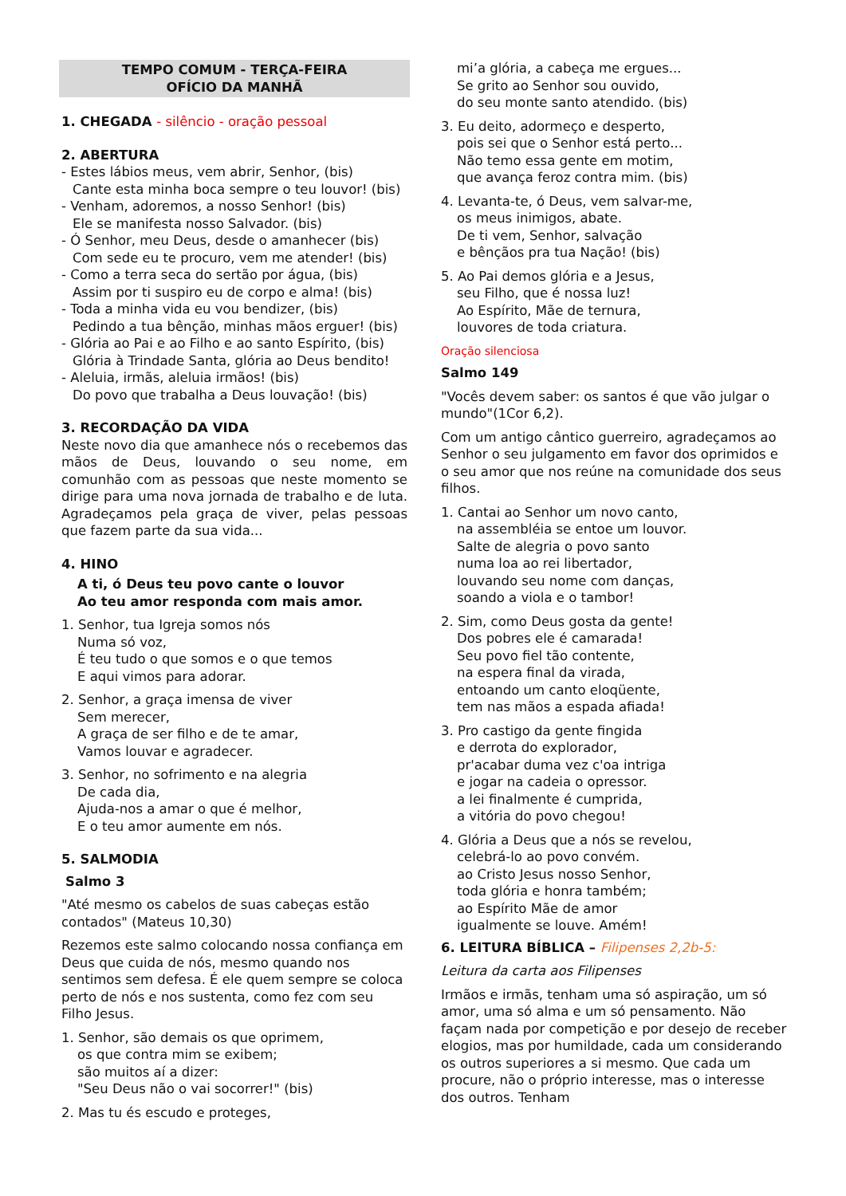TEMPO COMUM - TERÇA-FEIRA
OFÍCIO DA MANHÃ
1. CHEGADA - silêncio - oração pessoal
2. ABERTURA
- Estes lábios meus, vem abrir, Senhor, (bis)
Cante esta minha boca sempre o teu louvor! (bis)
- Venham, adoremos, a nosso Senhor! (bis)
Ele se manifesta nosso Salvador. (bis)
- Ó Senhor, meu Deus, desde o amanhecer (bis)
Com sede eu te procuro, vem me atender! (bis)
- Como a terra seca do sertão por água, (bis)
Assim por ti suspiro eu de corpo e alma! (bis)
- Toda a minha vida eu vou bendizer, (bis)
Pedindo a tua bênção, minhas mãos erguer! (bis)
- Glória ao Pai e ao Filho e ao santo Espírito, (bis)
Glória à Trindade Santa, glória ao Deus bendito!
- Aleluia, irmãs, aleluia irmãos! (bis)
Do povo que trabalha a Deus louvação! (bis)
3. RECORDAÇÃO DA VIDA
Neste novo dia que amanhece nós o recebemos das mãos de Deus, louvando o seu nome, em comunhão com as pessoas que neste momento se dirige para uma nova jornada de trabalho e de luta. Agradeçamos pela graça de viver, pelas pessoas que fazem parte da sua vida...
4. HINO
A ti, ó Deus teu povo cante o louvor
Ao teu amor responda com mais amor.
1. Senhor, tua Igreja somos nós
Numa só voz,
É teu tudo o que somos e o que temos
E aqui vimos para adorar.
2. Senhor, a graça imensa de viver
Sem merecer,
A graça de ser filho e de te amar,
Vamos louvar e agradecer.
3. Senhor, no sofrimento e na alegria
De cada dia,
Ajuda-nos a amar o que é melhor,
E o teu amor aumente em nós.
5. SALMODIA
Salmo 3
"Até mesmo os cabelos de suas cabeças estão contados" (Mateus 10,30)
Rezemos este salmo colocando nossa confiança em Deus que cuida de nós, mesmo quando nos sentimos sem defesa. É ele quem sempre se coloca perto de nós e nos sustenta, como fez com seu Filho Jesus.
1. Senhor, são demais os que oprimem,
os que contra mim se exibem;
são muitos aí a dizer:
"Seu Deus não o vai socorrer!" (bis)
2. Mas tu és escudo e proteges,
mi’a glória, a cabeça me ergues...
Se grito ao Senhor sou ouvido,
do seu monte santo atendido. (bis)
3. Eu deito, adormeço e desperto,
pois sei que o Senhor está perto...
Não temo essa gente em motim,
que avança feroz contra mim. (bis)
4. Levanta-te, ó Deus, vem salvar-me,
os meus inimigos, abate.
De ti vem, Senhor, salvação
e bênçãos pra tua Nação! (bis)
5. Ao Pai demos glória e a Jesus,
seu Filho, que é nossa luz!
Ao Espírito, Mãe de ternura,
louvores de toda criatura.
Oração silenciosa
Salmo 149
"Vocês devem saber: os santos é que vão julgar o mundo"(1Cor 6,2).
Com um antigo cântico guerreiro, agradeçamos ao Senhor o seu julgamento em favor dos oprimidos e o seu amor que nos reúne na comunidade dos seus filhos.
1. Cantai ao Senhor um novo canto,
na assembléia se entoe um louvor.
Salte de alegria o povo santo
numa loa ao rei libertador,
louvando seu nome com danças,
soando a viola e o tambor!
2. Sim, como Deus gosta da gente!
Dos pobres ele é camarada!
Seu povo fiel tão contente,
na espera final da virada,
entoando um canto eloqüente,
tem nas mãos a espada afiada!
3. Pro castigo da gente fingida
e derrota do explorador,
pr'acabar duma vez c'oa intriga
e jogar na cadeia o opressor.
a lei finalmente é cumprida,
a vitória do povo chegou!
4. Glória a Deus que a nós se revelou,
celebrá-lo ao povo convém.
ao Cristo Jesus nosso Senhor,
toda glória e honra também;
ao Espírito Mãe de amor
igualmente se louve. Amém!
6. LEITURA BÍBLICA – Filipenses 2,2b-5:
Leitura da carta aos Filipenses
Irmãos e irmãs, tenham uma só aspiração, um só amor, uma só alma e um só pensamento. Não façam nada por competição e por desejo de receber elogios, mas por humildade, cada um considerando os outros superiores a si mesmo. Que cada um procure, não o próprio interesse, mas o interesse dos outros. Tenham